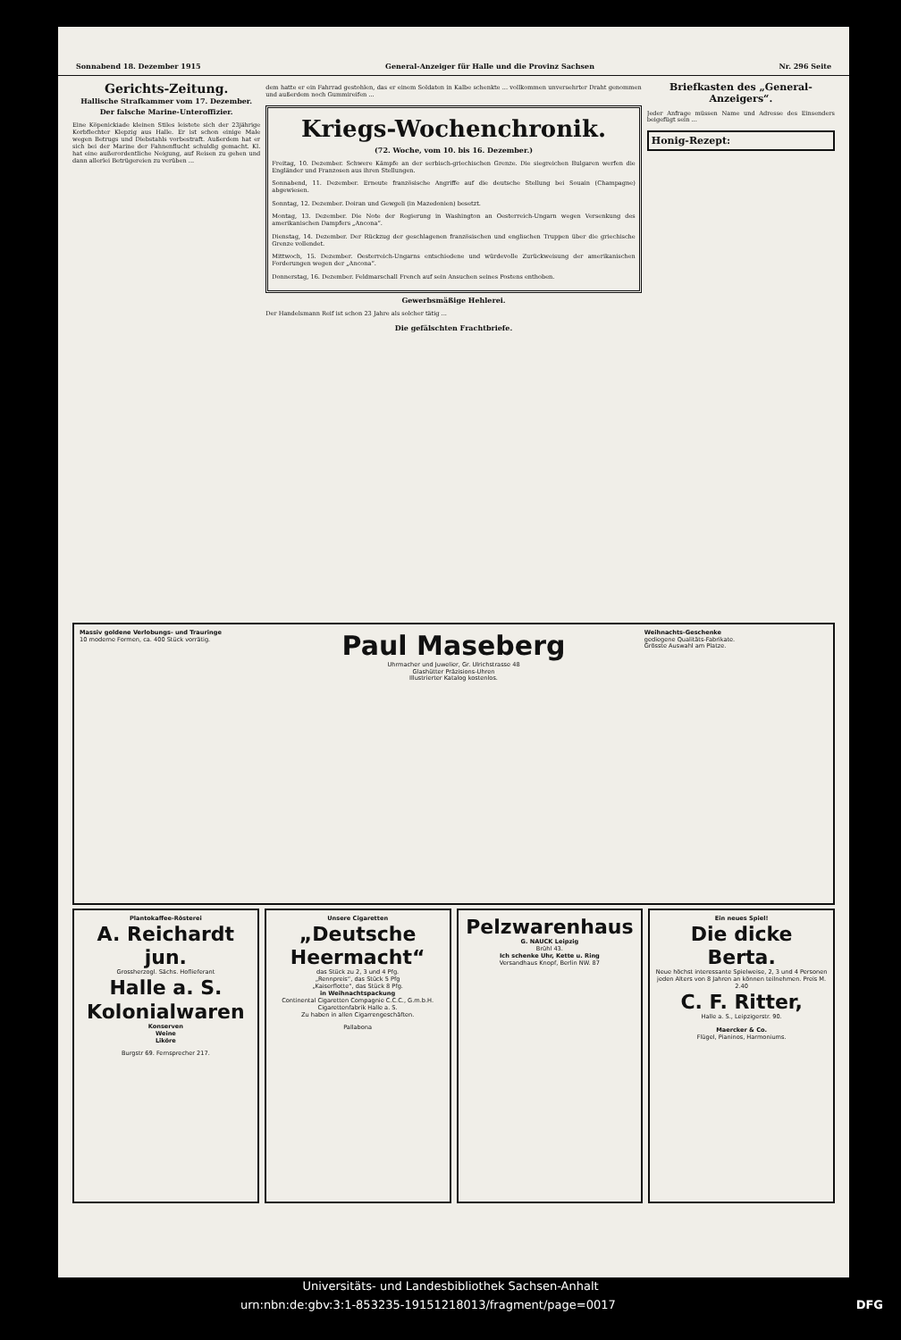Sonnabend 18. Dezember 1915 General-Anzeiger für Halle und die Provinz Sachsen Nr. 296 Seite
Gerichts-Zeitung.
Hallische Strafkammer vom 17. Dezember.
Der falsche Marine-Unteroffizier.
Eine Köpenickiade kleinen Stiles leistete sich der 23jährige Korbflechter Klepzig aus Halle. Er ist schon einige Male wegen Betrugs und Diebstahls vorbestraft. Außerdem hat er sich bei der Marine der Fahnenflucht schuldig gemacht. Kl. hat eine außerordentliche Neigung, auf Reisen zu gehen und dann allerlei Betrügereien zu verüben ...
dem hatte er ein Fahrrad gestohlen, das er einem Soldaten in Kalbe schenkte ... vollkommen unversehrter Draht genommen und außerdem noch Gummireifen ...
Kriegs-Wochenchronik.
(72. Woche, vom 10. bis 16. Dezember.)
Freitag, 10. Dezember. Schwere Kämpfe an der serbisch-griechischen Grenze. Die siegreichen Bulgaren werfen die Engländer und Franzosen aus ihren Stellungen.
Sonnabend, 11. Dezember. Erneute französische Angriffe auf die deutsche Stellung bei Souain (Champagne) abgewiesen.
Sonntag, 12. Dezember. Doiran und Gewgeli (in Mazedonien) besetzt.
Montag, 13. Dezember. Die Note der Regierung in Washington an Oesterreich-Ungarn wegen Versenkung des amerikanischen Dampfers „Ancona“.
Dienstag, 14. Dezember. Der Rückzug der geschlagenen französischen und englischen Truppen über die griechische Grenze vollendet.
Mittwoch, 15. Dezember. Oesterreich-Ungarns entschiedene und würdevolle Zurückweisung der amerikanischen Forderungen wegen der „Ancona“.
Donnerstag, 16. Dezember. Feldmarschall French auf sein Ansuchen seines Postens enthoben.
Gewerbsmäßige Hehlerei.
Der Handelsmann Reif ist schon 23 Jahre als solcher tätig ...
Die gefälschten Frachtbriefe.
Briefkasten des „General-Anzeigers“.
Jeder Anfrage müssen Name und Adresse des Einsenders beigefügt sein ...
Honig-Rezept:
Massiv goldene Verlobungs- und Trauringe
10 moderne Formen, ca. 400 Stück vorrätig.
Paul Maseberg
Uhrmacher und Juwelier, Gr. Ulrichstrasse 48
Glashütter Präzisions-Uhren
Illustrierter Katalog kostenlos.
Weihnachts-Geschenke
gediegene Qualitäts-Fabrikate.
Grösste Auswahl am Platze.
Plantokaffee-Rösterei
A. Reichardt jun.
Grossherzogl. Sächs. Hoflieferant
Halle a. S.
Kolonialwaren
Konserven
Weine
Liköre
Burgstr 69. Fernsprecher 217.
Unsere Cigaretten
„Deutsche Heermacht“
das Stück zu 2, 3 und 4 Pfg.
„Rennpreis“, das Stück 5 Pfg
„Kaiserflotte“, das Stück 8 Pfg.
in Weihnachtspackung
Continental Cigaretten Compagnie C.C.C., G.m.b.H.
Cigarettenfabrik Halle a. S.
Zu haben in allen Cigarrengeschäften.
Pallabona
Pelzwarenhaus
G. NAUCK Leipzig
Brühl 43.
Ich schenke Uhr, Kette u. Ring
Versandhaus Knopf, Berlin NW. 87
Ein neues Spiel!
Die dicke Berta.
Neue höchst interessante Spielweise, 2, 3 und 4 Personen jeden Alters von 8 Jahren an können teilnehmen. Preis M. 2.40
C. F. Ritter,
Halle a. S., Leipzigerstr. 90.
Maercker & Co.
Flügel, Pianinos, Harmoniums.
Universitäts- und Landesbibliothek Sachsen-Anhalt
urn:nbn:de:gbv:3:1-853235-19151218013/fragment/page=0017 DFG